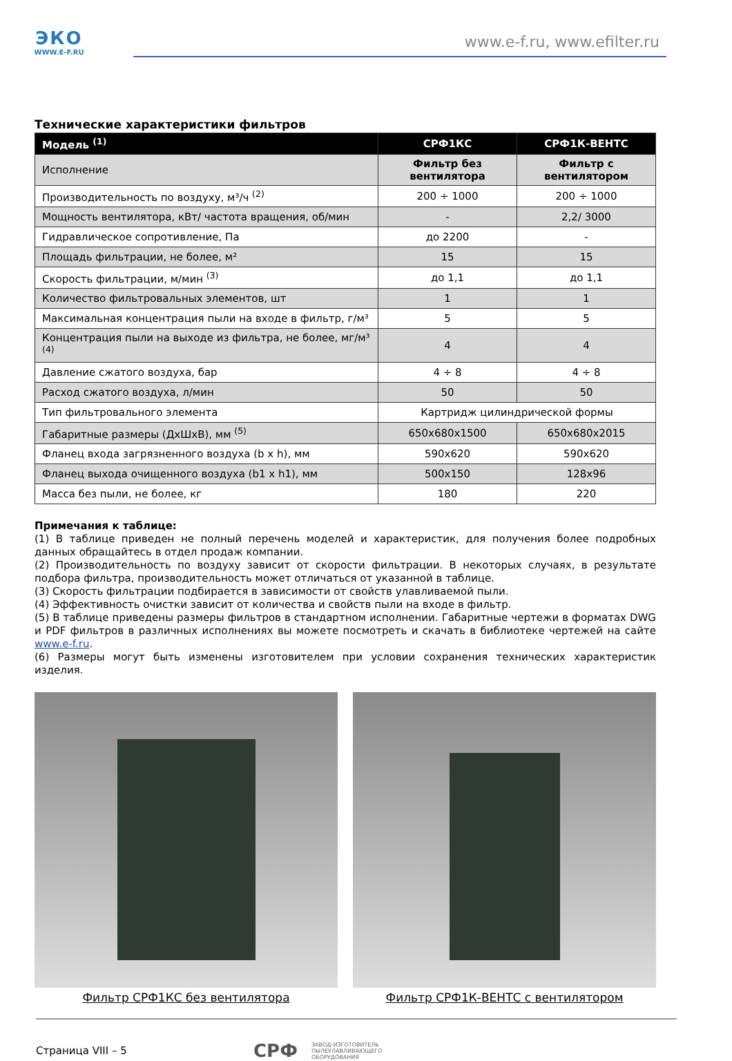ЭКО
WWW.E-F.RU
www.e-f.ru, www.efilter.ru
Технические характеристики фильтров
| Модель <sup>(1)</sup> | СРФ1КС | СРФ1К-ВЕНТС |
| --- | --- | --- |
| Исполнение | Фильтр без вентилятора | Фильтр с вентилятором |
| Производительность по воздуху, м³/ч <sup>(2)</sup> | 200 ÷ 1000 | 200 ÷ 1000 |
| Мощность вентилятора, кВт/ частота вращения, об/мин | - | 2,2/ 3000 |
| Гидравлическое сопротивление, Па | до 2200 | - |
| Площадь фильтрации, не более, м² | 15 | 15 |
| Скорость фильтрации, м/мин <sup>(3)</sup> | до 1,1 | до 1,1 |
| Количество фильтровальных элементов, шт | 1 | 1 |
| Максимальная концентрация пыли на входе в фильтр, г/м³ | 5 | 5 |
| Концентрация пыли на выходе из фильтра, не более, мг/м³ <sup>(4)</sup> | 4 | 4 |
| Давление сжатого воздуха, бар | 4 ÷ 8 | 4 ÷ 8 |
| Расход сжатого воздуха, л/мин | 50 | 50 |
| Тип фильтровального элемента | Картридж цилиндрической формы | |
| Габаритные размеры (ДхШхВ), мм <sup>(5)</sup> | 650x680x1500 | 650x680x2015 |
| Фланец входа загрязненного воздуха (b x h), мм | 590x620 | 590x620 |
| Фланец выхода очищенного воздуха (b1 x h1), мм | 500x150 | 128x96 |
| Масса без пыли, не более, кг | 180 | 220 |
Примечания к таблице:
(1) В таблице приведен не полный перечень моделей и характеристик, для получения более подробных данных обращайтесь в отдел продаж компании.
(2) Производительность по воздуху зависит от скорости фильтрации. В некоторых случаях, в результате подбора фильтра, производительность может отличаться от указанной в таблице.
(3) Скорость фильтрации подбирается в зависимости от свойств улавливаемой пыли.
(4) Эффективность очистки зависит от количества и свойств пыли на входе в фильтр.
(5) В таблице приведены размеры фильтров в стандартном исполнении. Габаритные чертежи в форматах DWG и PDF фильтров в различных исполнениях вы можете посмотреть и скачать в библиотеке чертежей на сайте www.e-f.ru.
(6) Размеры могут быть изменены изготовителем при условии сохранения технических характеристик изделия.
Фильтр СРФ1КС без вентилятора Фильтр СРФ1К-ВЕНТС с вентилятором
Страница VIII – 5 СРФ ЗАВОД-ИЗГОТОВИТЕЛЬ
ПЫЛЕУЛАВЛИВАЮЩЕГО
ОБОРУДОВАНИЯ